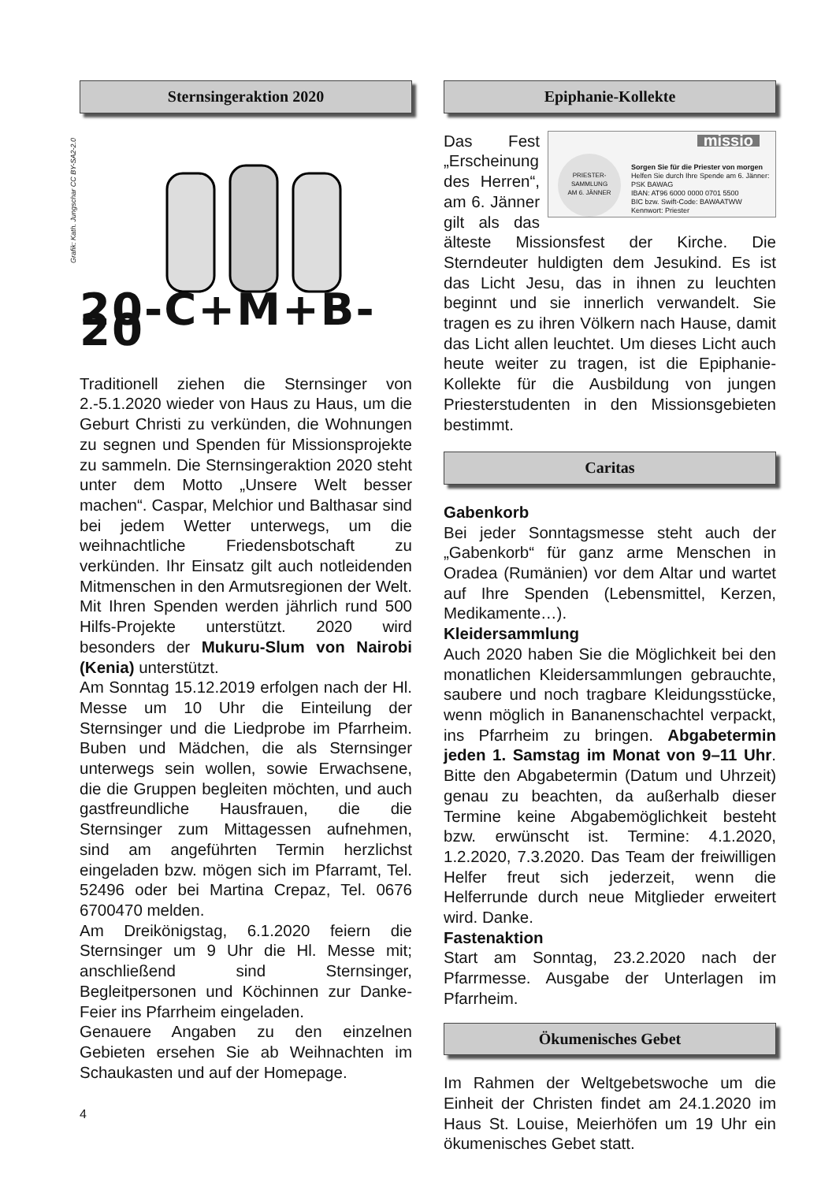Grafik: Kath. Jungschar CC BY-SA2-2.0
Sternsingeraktion 2020
20-C+M+B-20
Traditionell ziehen die Sternsinger von 2.-5.1.2020 wieder von Haus zu Haus, um die Geburt Christi zu verkünden, die Wohnungen zu segnen und Spenden für Missionsprojekte zu sammeln. Die Sternsingeraktion 2020 steht unter dem Motto „Unsere Welt besser machen“. Caspar, Melchior und Balthasar sind bei jedem Wetter unterwegs, um die weihnachtliche Friedensbotschaft zu verkünden. Ihr Einsatz gilt auch notleidenden Mitmenschen in den Armutsregionen der Welt. Mit Ihren Spenden werden jährlich rund 500 Hilfs-Projekte unterstützt. 2020 wird besonders der Mukuru-Slum von Nairobi (Kenia) unterstützt.
Am Sonntag 15.12.2019 erfolgen nach der Hl. Messe um 10 Uhr die Einteilung der Sternsinger und die Liedprobe im Pfarrheim. Buben und Mädchen, die als Sternsinger unterwegs sein wollen, sowie Erwachsene, die die Gruppen begleiten möchten, und auch gastfreundliche Hausfrauen, die die Sternsinger zum Mittagessen aufnehmen, sind am angeführten Termin herzlichst eingeladen bzw. mögen sich im Pfarramt, Tel. 52496 oder bei Martina Crepaz, Tel. 0676 6700470 melden.
Am Dreikönigstag, 6.1.2020 feiern die Sternsinger um 9 Uhr die Hl. Messe mit; anschließend sind Sternsinger, Begleitpersonen und Köchinnen zur Danke-Feier ins Pfarrheim eingeladen.
Genauere Angaben zu den einzelnen Gebieten ersehen Sie ab Weihnachten im Schaukasten und auf der Homepage.
Epiphanie-Kollekte
missio
PRIESTER-
SAMMLUNG
AM 6. JÄNNER
Sorgen Sie für die Priester von morgen
Helfen Sie durch Ihre Spende am 6. Jänner:
PSK BAWAG
IBAN: AT96 6000 0000 0701 5500
BIC bzw. Swift-Code: BAWAATWW
Kennwort: Priester
Das Fest „Erscheinung des Herren“, am 6. Jänner gilt als das älteste Missionsfest der Kirche. Die Sterndeuter huldigten dem Jesukind. Es ist das Licht Jesu, das in ihnen zu leuchten beginnt und sie innerlich verwandelt. Sie tragen es zu ihren Völkern nach Hause, damit das Licht allen leuchtet. Um dieses Licht auch heute weiter zu tragen, ist die Epiphanie-Kollekte für die Ausbildung von jungen Priesterstudenten in den Missionsgebieten bestimmt.
Caritas
Gabenkorb
Bei jeder Sonntagsmesse steht auch der „Gabenkorb“ für ganz arme Menschen in Oradea (Rumänien) vor dem Altar und wartet auf Ihre Spenden (Lebensmittel, Kerzen, Medikamente…).
Kleidersammlung
Auch 2020 haben Sie die Möglichkeit bei den monatlichen Kleidersammlungen gebrauchte, saubere und noch tragbare Kleidungsstücke, wenn möglich in Bananenschachtel verpackt, ins Pfarrheim zu bringen. Abgabetermin jeden 1. Samstag im Monat von 9–11 Uhr. Bitte den Abgabetermin (Datum und Uhrzeit) genau zu beachten, da außerhalb dieser Termine keine Abgabemöglichkeit besteht bzw. erwünscht ist. Termine: 4.1.2020, 1.2.2020, 7.3.2020. Das Team der freiwilligen Helfer freut sich jederzeit, wenn die Helferrunde durch neue Mitglieder erweitert wird. Danke.
Fastenaktion
Start am Sonntag, 23.2.2020 nach der Pfarrmesse. Ausgabe der Unterlagen im Pfarrheim.
Ökumenisches Gebet
Im Rahmen der Weltgebetswoche um die Einheit der Christen findet am 24.1.2020 im Haus St. Louise, Meierhöfen um 19 Uhr ein ökumenisches Gebet statt.
4